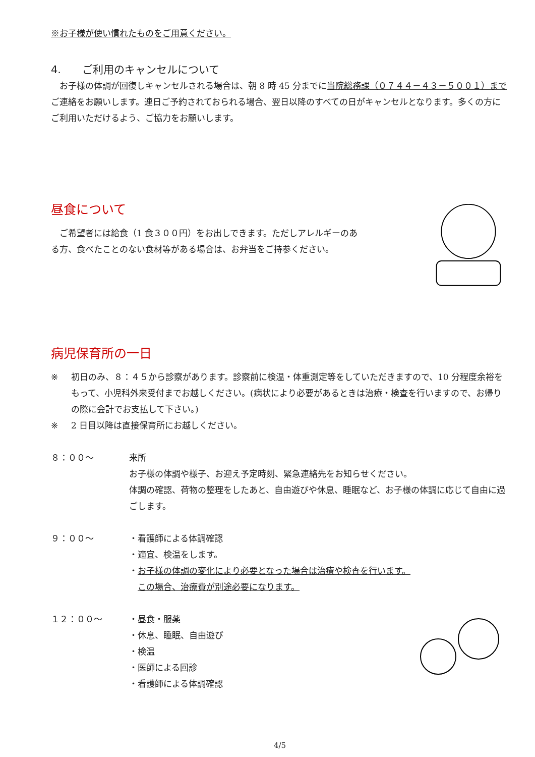※お子様が使い慣れたものをご用意ください。
4.　　ご利用のキャンセルについて
　お子様の体調が回復しキャンセルされる場合は、朝 8 時 45 分までに当院総務課（０７４４－４３－５００１）までご連絡をお願いします。連日ご予約されておられる場合、翌日以降のすべての日がキャンセルとなります。多くの方にご利用いただけるよう、ご協力をお願いします。
昼食について
　ご希望者には給食（1 食３００円）をお出しできます。ただしアレルギーのある方、食べたことのない食材等がある場合は、お弁当をご持参ください。
病児保育所の一日
※ 初日のみ、８：４５から診察があります。診察前に検温・体重測定等をしていただきますので、10 分程度余裕をもって、小児科外来受付までお越しください。(病状により必要があるときは治療・検査を行いますので、お帰りの際に会計でお支払して下さい。)
※ 2 日目以降は直接保育所にお越しください。
８：００～ 来所
お子様の体調や様子、お迎え予定時刻、緊急連絡先をお知らせください。
体調の確認、荷物の整理をしたあと、自由遊びや休息、睡眠など、お子様の体調に応じて自由に過ごします。
９：００～ ・看護師による体調確認
・適宜、検温をします。
・お子様の体調の変化により必要となった場合は治療や検査を行います。
　この場合、治療費が別途必要になります。
１２：００～ ・昼食・服薬
・休息、睡眠、自由遊び
・検温
・医師による回診
・看護師による体調確認
4/5